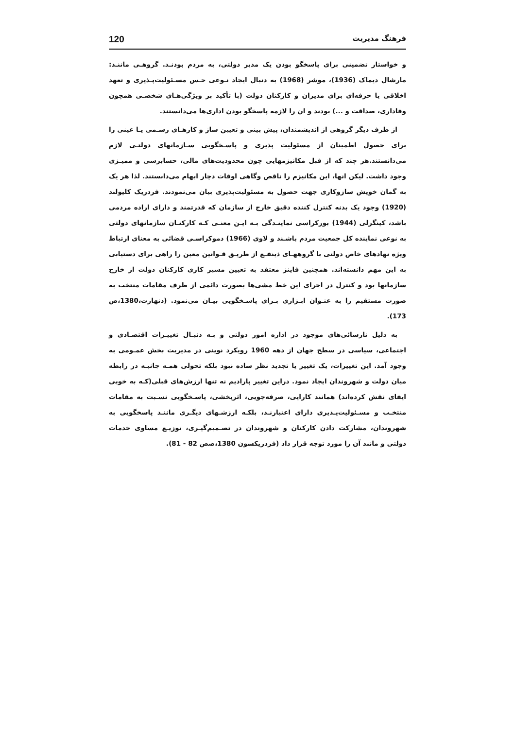فرهنگ مدیریت 120
و خواستار تضمینی برای پاسخگو بودن یک مدیر دولتی، به مردم بودنـد. گروهـی ماننـد: مارشال دیماک (1936)، موشر (1968) به دنبال ایجاد نـوعی حـس مسـئولیت‌پـذیری و تعهد اخلاقی یا حرفه‌ای برای مدیران و کارکنان دولت (با تأکید بر ویژگی‌هـای شخصـی همچون وفاداری، صداقت و ...) بودند و ان را لازمه پاسخگو بودن اداری‌ها می‌دانستند.
از طرف دیگر گروهی از اندیشمندان، پیش بینی و تعیین ساز و کارهـای رسـمی یـا عینی را برای حصول اطمینان از مسئولیت پذیری و پاسـخگویی سـازمانهای دولتـی لازم می‌دانستند.هر چند که از قبل مکانیزمهایی چون محدودیت‌های مالی، حسابرسی و ممیـزی وجود داشت. لیکن انها، این مکانیزم را ناقص وگاهی اوقات دچار ابهام می‌دانستند. لذا هر یک به گمان خویش سازوکاری جهت حصول به مسئولیت‌پذیری بیان می‌نمودند. فردریک کلیولند (1920) وجود یک بدنه کنترل کننده دقیق خارج از سازمان که قدرتمند و دارای اراده مردمی باشد، کینگزلی (1944) بورکراسی نماینـدگی بـه ایـن معنـی کـه کارکنـان سازمانهای دولتی به نوعی نماینده کل جمعیت مردم باشـند و لاوی (1966) دموکراسـی قضائی به معنای ارتباط ویژه نهادهای خاص دولتی با گروههـای ذینفـع از طریـق قـوانین معین را راهی برای دستیابی به این مهم دانسته‌اند. همچنین فاینز معتقد به تعیین مسیر کاری کارکنان دولت از خارج سازمانها بود و کنترل در اجرای این خط مشی‌ها بصورت دائمی از طرف مقامات منتخب به صورت مستقیم را به عنـوان ابـزاری بـرای پاسـخگویی بیـان می‌نمود. (دنهارت،1380،ص 173).
به دلیل نارسائی‌های موجود در اداره امور دولتی و بـه دنبـال تغییـرات اقتصـادی و اجتماعی، سیاسی در سطح جهان از دهه 1960 رویکرد نوینی در مدیریت بخش عمـومی به وجود آمد. این تغییرات، یک تغییر یا تجدید نظر ساده نبود بلکه تحولی همـه جانبـه در رابطه میان دولت و شهروندان ایجاد نمود. دراین تغییر پارادیم نه تنها ارزش‌های قبلی(کـه به خوبی ایفای نقش کرده‌اند) همانند کارایی، صرفه‌جویی، اثربخشی، پاسـخگویی نسـبت به مقامات منتخـب و مسـئولیت‌پـذیری دارای اعتبارنـد، بلکـه ارزشـهای دیگـری ماننـد پاسخگویی به شهروندان، مشارکت دادن کارکنان و شهروندان در تصـمیم‌گیـری، توزیـع مساوی خدمات دولتی و مانند آن را مورد توجه قرار داد (فردریکسون 1380،صص 82 - 81).